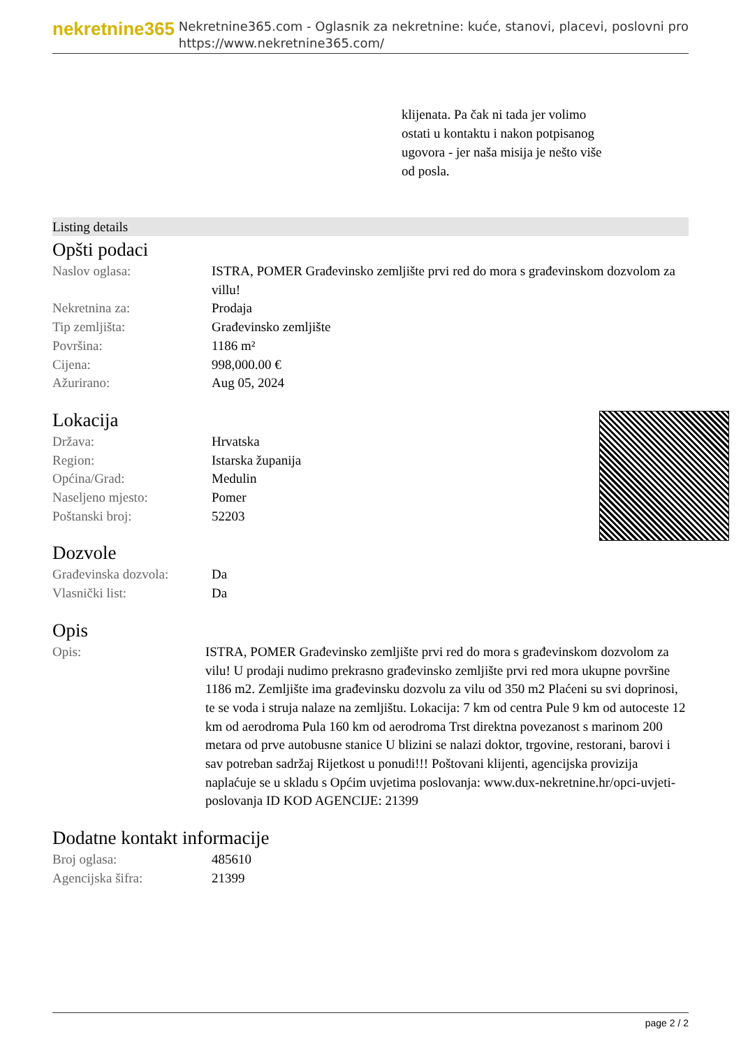nekretnine365
Nekretnine365.com - Oglasnik za nekretnine: kuće, stanovi, placevi, poslovni pro
https://www.nekretnine365.com/
klijenata. Pa čak ni tada jer volimo ostati u kontaktu i nakon potpisanog ugovora - jer naša misija je nešto više od posla.
Listing details
Opšti podaci
| Naslov oglasa: | ISTRA, POMER Građevinsko zemljište prvi red do mora s građevinskom dozvolom za villu! |
| Nekretnina za: | Prodaja |
| Tip zemljišta: | Građevinsko zemljište |
| Površina: | 1186 m² |
| Cijena: | 998,000.00 € |
| Ažurirano: | Aug 05, 2024 |
Lokacija
| Država: | Hrvatska |
| Region: | Istarska županija |
| Općina/Grad: | Medulin |
| Naseljeno mjesto: | Pomer |
| Poštanski broj: | 52203 |
Dozvole
| Građevinska dozvola: | Da |
| Vlasnički list: | Da |
Opis
| Opis: | ISTRA, POMER Građevinsko zemljište prvi red do mora s građevinskom dozvolom za vilu! U prodaji nudimo prekrasno građevinsko zemljište prvi red mora ukupne površine 1186 m2. Zemljište ima građevinsku dozvolu za vilu od 350 m2 Plaćeni su svi doprinosi, te se voda i struja nalaze na zemljištu. Lokacija: 7 km od centra Pule 9 km od autoceste 12 km od aerodroma Pula 160 km od aerodroma Trst direktna povezanost s marinom 200 metara od prve autobusne stanice U blizini se nalazi doktor, trgovine, restorani, barovi i sav potreban sadržaj Rijetkost u ponudi!!! Poštovani klijenti, agencijska provizija naplaćuje se u skladu s Općim uvjetima poslovanja: www.dux-nekretnine.hr/opci-uvjeti-poslovanja ID KOD AGENCIJE: 21399 |
Dodatne kontakt informacije
| Broj oglasa: | 485610 |
| Agencijska šifra: | 21399 |
page 2 / 2